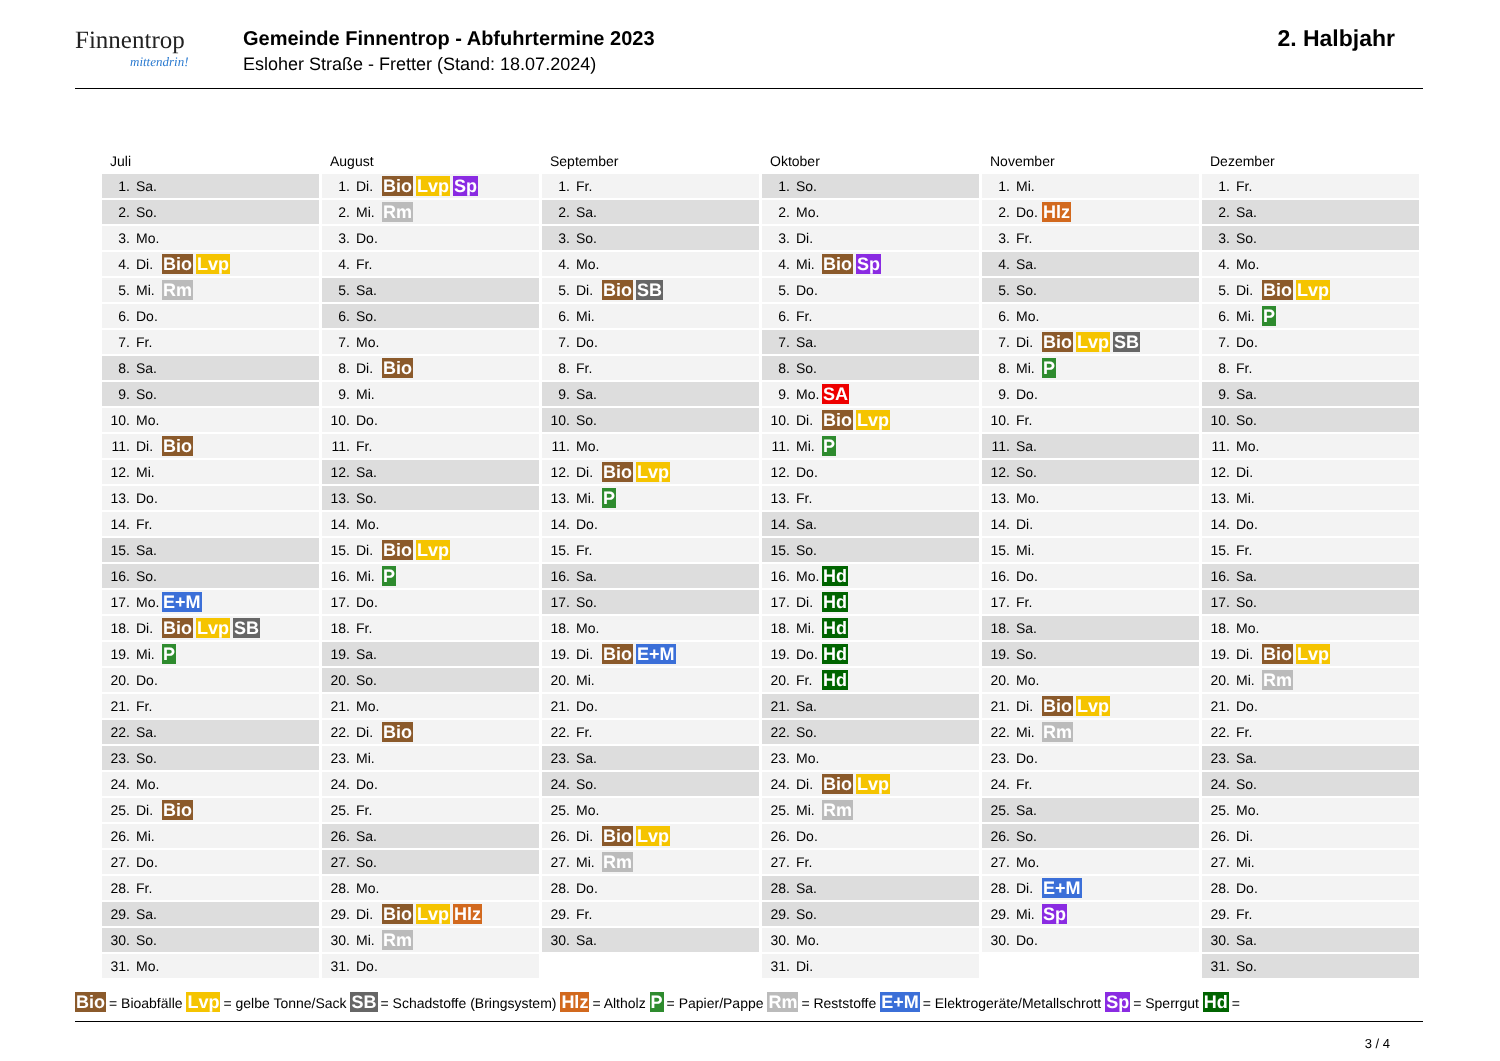Finnentrop
mittendrin!
Gemeinde Finnentrop - Abfuhrtermine 2023
Esloher Straße - Fretter (Stand: 18.07.2024)
2. Halbjahr
Juli
| 1. | Sa. | |
| 2. | So. | |
| 3. | Mo. | |
| 4. | Di. | Bio Lvp |
| 5. | Mi. | Rm |
| 6. | Do. | |
| 7. | Fr. | |
| 8. | Sa. | |
| 9. | So. | |
| 10. | Mo. | |
| 11. | Di. | Bio |
| 12. | Mi. | |
| 13. | Do. | |
| 14. | Fr. | |
| 15. | Sa. | |
| 16. | So. | |
| 17. | Mo. | E+M |
| 18. | Di. | Bio Lvp SB |
| 19. | Mi. | P |
| 20. | Do. | |
| 21. | Fr. | |
| 22. | Sa. | |
| 23. | So. | |
| 24. | Mo. | |
| 25. | Di. | Bio |
| 26. | Mi. | |
| 27. | Do. | |
| 28. | Fr. | |
| 29. | Sa. | |
| 30. | So. | |
| 31. | Mo. | |
August
| 1. | Di. | Bio Lvp Sp |
| 2. | Mi. | Rm |
| 3. | Do. | |
| 4. | Fr. | |
| 5. | Sa. | |
| 6. | So. | |
| 7. | Mo. | |
| 8. | Di. | Bio |
| 9. | Mi. | |
| 10. | Do. | |
| 11. | Fr. | |
| 12. | Sa. | |
| 13. | So. | |
| 14. | Mo. | |
| 15. | Di. | Bio Lvp |
| 16. | Mi. | P |
| 17. | Do. | |
| 18. | Fr. | |
| 19. | Sa. | |
| 20. | So. | |
| 21. | Mo. | |
| 22. | Di. | Bio |
| 23. | Mi. | |
| 24. | Do. | |
| 25. | Fr. | |
| 26. | Sa. | |
| 27. | So. | |
| 28. | Mo. | |
| 29. | Di. | Bio Lvp Hlz |
| 30. | Mi. | Rm |
| 31. | Do. | |
September
| 1. | Fr. | |
| 2. | Sa. | |
| 3. | So. | |
| 4. | Mo. | |
| 5. | Di. | Bio SB |
| 6. | Mi. | |
| 7. | Do. | |
| 8. | Fr. | |
| 9. | Sa. | |
| 10. | So. | |
| 11. | Mo. | |
| 12. | Di. | Bio Lvp |
| 13. | Mi. | P |
| 14. | Do. | |
| 15. | Fr. | |
| 16. | Sa. | |
| 17. | So. | |
| 18. | Mo. | |
| 19. | Di. | Bio E+M |
| 20. | Mi. | |
| 21. | Do. | |
| 22. | Fr. | |
| 23. | Sa. | |
| 24. | So. | |
| 25. | Mo. | |
| 26. | Di. | Bio Lvp |
| 27. | Mi. | Rm |
| 28. | Do. | |
| 29. | Fr. | |
| 30. | Sa. | |
Oktober
| 1. | So. | |
| 2. | Mo. | |
| 3. | Di. | |
| 4. | Mi. | Bio Sp |
| 5. | Do. | |
| 6. | Fr. | |
| 7. | Sa. | |
| 8. | So. | |
| 9. | Mo. | SA |
| 10. | Di. | Bio Lvp |
| 11. | Mi. | P |
| 12. | Do. | |
| 13. | Fr. | |
| 14. | Sa. | |
| 15. | So. | |
| 16. | Mo. | Hd |
| 17. | Di. | Hd |
| 18. | Mi. | Hd |
| 19. | Do. | Hd |
| 20. | Fr. | Hd |
| 21. | Sa. | |
| 22. | So. | |
| 23. | Mo. | |
| 24. | Di. | Bio Lvp |
| 25. | Mi. | Rm |
| 26. | Do. | |
| 27. | Fr. | |
| 28. | Sa. | |
| 29. | So. | |
| 30. | Mo. | |
| 31. | Di. | |
November
| 1. | Mi. | |
| 2. | Do. | Hlz |
| 3. | Fr. | |
| 4. | Sa. | |
| 5. | So. | |
| 6. | Mo. | |
| 7. | Di. | Bio Lvp SB |
| 8. | Mi. | P |
| 9. | Do. | |
| 10. | Fr. | |
| 11. | Sa. | |
| 12. | So. | |
| 13. | Mo. | |
| 14. | Di. | |
| 15. | Mi. | |
| 16. | Do. | |
| 17. | Fr. | |
| 18. | Sa. | |
| 19. | So. | |
| 20. | Mo. | |
| 21. | Di. | Bio Lvp |
| 22. | Mi. | Rm |
| 23. | Do. | |
| 24. | Fr. | |
| 25. | Sa. | |
| 26. | So. | |
| 27. | Mo. | |
| 28. | Di. | E+M |
| 29. | Mi. | Sp |
| 30. | Do. | |
Dezember
| 1. | Fr. | |
| 2. | Sa. | |
| 3. | So. | |
| 4. | Mo. | |
| 5. | Di. | Bio Lvp |
| 6. | Mi. | P |
| 7. | Do. | |
| 8. | Fr. | |
| 9. | Sa. | |
| 10. | So. | |
| 11. | Mo. | |
| 12. | Di. | |
| 13. | Mi. | |
| 14. | Do. | |
| 15. | Fr. | |
| 16. | Sa. | |
| 17. | So. | |
| 18. | Mo. | |
| 19. | Di. | Bio Lvp |
| 20. | Mi. | Rm |
| 21. | Do. | |
| 22. | Fr. | |
| 23. | Sa. | |
| 24. | So. | |
| 25. | Mo. | |
| 26. | Di. | |
| 27. | Mi. | |
| 28. | Do. | |
| 29. | Fr. | |
| 30. | Sa. | |
| 31. | So. | |
Bio = Bioabfälle Lvp = gelbe Tonne/Sack SB = Schadstoffe (Bringsystem) Hlz = Altholz P = Papier/Pappe Rm = Reststoffe E+M = Elektrogeräte/Metallschrott Sp = Sperrgut Hd =
3 / 4